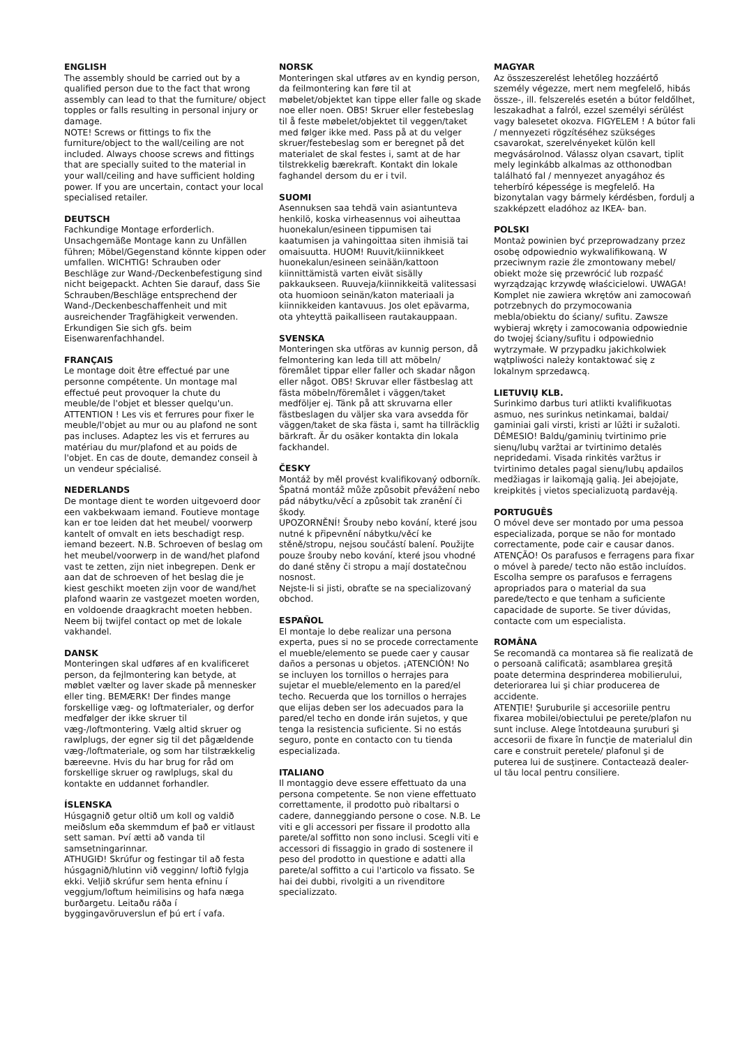ENGLISH
The assembly should be carried out by a qualified person due to the fact that wrong assembly can lead to that the furniture/ object topples or falls resulting in personal injury or damage.
NOTE! Screws or fittings to fix the furniture/object to the wall/ceiling are not included. Always choose screws and fittings that are specially suited to the material in your wall/ceiling and have sufficient holding power. If you are uncertain, contact your local specialised retailer.
DEUTSCH
Fachkundige Montage erforderlich. Unsachgemäße Montage kann zu Unfällen führen; Möbel/Gegenstand könnte kippen oder umfallen. WICHTIG! Schrauben oder Beschläge zur Wand-/Deckenbefestigung sind nicht beigepackt. Achten Sie darauf, dass Sie Schrauben/Beschläge entsprechend der Wand-/Deckenbeschaffenheit und mit ausreichender Tragfähigkeit verwenden. Erkundigen Sie sich gfs. beim Eisenwarenfachhandel.
FRANÇAIS
Le montage doit être effectué par une personne compétente. Un montage mal effectué peut provoquer la chute du meuble/de l'objet et blesser quelqu'un. ATTENTION ! Les vis et ferrures pour fixer le meuble/l'objet au mur ou au plafond ne sont pas incluses. Adaptez les vis et ferrures au matériau du mur/plafond et au poids de l'objet. En cas de doute, demandez conseil à un vendeur spécialisé.
NEDERLANDS
De montage dient te worden uitgevoerd door een vakbekwaam iemand. Foutieve montage kan er toe leiden dat het meubel/ voorwerp kantelt of omvalt en iets beschadigt resp. iemand bezeert. N.B. Schroeven of beslag om het meubel/voorwerp in de wand/het plafond vast te zetten, zijn niet inbegrepen. Denk er aan dat de schroeven of het beslag die je kiest geschikt moeten zijn voor de wand/het plafond waarin ze vastgezet moeten worden, en voldoende draagkracht moeten hebben. Neem bij twijfel contact op met de lokale vakhandel.
DANSK
Monteringen skal udføres af en kvalificeret person, da fejlmontering kan betyde, at møblet vælter og laver skade på mennesker eller ting. BEMÆRK! Der findes mange forskellige væg- og loftmaterialer, og derfor medfølger der ikke skruer til væg-/loftmontering. Vælg altid skruer og rawlplugs, der egner sig til det pågældende væg-/loftmateriale, og som har tilstrækkelig bæreevne. Hvis du har brug for råd om forskellige skruer og rawlplugs, skal du kontakte en uddannet forhandler.
ÍSLENSKA
Húsgagnið getur oltið um koll og valdið meiðslum eða skemmdum ef það er vitlaust sett saman. Því ætti að vanda til samsetningarinnar.
ATHUGIÐ! Skrúfur og festingar til að festa húsgagnið/hlutinn við vegginn/ loftið fylgja ekki. Veljið skrúfur sem henta efninu í veggjum/loftum heimilisins og hafa næga burðargetu. Leitaðu ráða í byggingavöruverslun ef þú ert í vafa.
NORSK
Monteringen skal utføres av en kyndig person, da feilmontering kan føre til at møbelet/objektet kan tippe eller falle og skade noe eller noen. OBS! Skruer eller festebeslag til å feste møbelet/objektet til veggen/taket med følger ikke med. Pass på at du velger skruer/festebeslag som er beregnet på det materialet de skal festes i, samt at de har tilstrekkelig bærekraft. Kontakt din lokale faghandel dersom du er i tvil.
SUOMI
Asennuksen saa tehdä vain asiantunteva henkilö, koska virheasennus voi aiheuttaa huonekalun/esineen tippumisen tai kaatumisen ja vahingoittaa siten ihmisiä tai omaisuutta. HUOM! Ruuvit/kiinnikkeet huonekalun/esineen seinään/kattoon kiinnittämistä varten eivät sisälly pakkaukseen. Ruuveja/kiinnikkeitä valitessasi ota huomioon seinän/katon materiaali ja kiinnikkeiden kantavuus. Jos olet epävarma, ota yhteyttä paikalliseen rautakauppaan.
SVENSKA
Monteringen ska utföras av kunnig person, då felmontering kan leda till att möbeln/ föremålet tippar eller faller och skadar någon eller något. OBS! Skruvar eller fästbeslag att fästa möbeln/föremålet i väggen/taket medföljer ej. Tänk på att skruvarna eller fästbeslagen du väljer ska vara avsedda för väggen/taket de ska fästa i, samt ha tillräcklig bärkraft. Är du osäker kontakta din lokala fackhandel.
ČESKY
Montáž by měl provést kvalifikovaný odborník. Špatná montáž může způsobit převážení nebo pád nábytku/věcí a způsobit tak zranění či škody.
UPOZORNĚNÍ! Šrouby nebo kování, které jsou nutné k připevnění nábytku/věcí ke stěně/stropu, nejsou součástí balení. Použijte pouze šrouby nebo kování, které jsou vhodné do dané stěny či stropu a mají dostatečnou nosnost.
Nejste-li si jisti, obraťte se na specializovaný obchod.
ESPAÑOL
El montaje lo debe realizar una persona experta, pues si no se procede correctamente el mueble/elemento se puede caer y causar daños a personas u objetos. ¡ATENCIÓN! No se incluyen los tornillos o herrajes para sujetar el mueble/elemento en la pared/el techo. Recuerda que los tornillos o herrajes que elijas deben ser los adecuados para la pared/el techo en donde irán sujetos, y que tenga la resistencia suficiente. Si no estás seguro, ponte en contacto con tu tienda especializada.
ITALIANO
Il montaggio deve essere effettuato da una persona competente. Se non viene effettuato correttamente, il prodotto può ribaltarsi o cadere, danneggiando persone o cose. N.B. Le viti e gli accessori per fissare il prodotto alla parete/al soffitto non sono inclusi. Scegli viti e accessori di fissaggio in grado di sostenere il peso del prodotto in questione e adatti alla parete/al soffitto a cui l'articolo va fissato. Se hai dei dubbi, rivolgiti a un rivenditore specializzato.
MAGYAR
Az összeszerelést lehetőleg hozzáértő személy végezze, mert nem megfelelő, hibás össze-, ill. felszerelés esetén a bútor feldőlhet, leszakadhat a falról, ezzel személyi sérülést vagy balesetet okozva. FIGYELEM ! A bútor fali / mennyezeti rögzítéséhez szükséges csavarokat, szerelvényeket külön kell megvásárolnod. Válassz olyan csavart, tiplit mely leginkább alkalmas az otthonodban található fal / mennyezet anyagához és teherbíró képessége is megfelelő. Ha bizonytalan vagy bármely kérdésben, fordulj a szakképzett eladóhoz az IKEA- ban.
POLSKI
Montaż powinien być przeprowadzany przez osobę odpowiednio wykwalifikowaną. W przeciwnym razie źle zmontowany mebel/ obiekt może się przewrócić lub rozpaść wyrządzając krzywdę właścicielowi. UWAGA! Komplet nie zawiera wkrętów ani zamocowań potrzebnych do przymocowania mebla/obiektu do ściany/ sufitu. Zawsze wybieraj wkręty i zamocowania odpowiednie do twojej ściany/sufitu i odpowiednio wytrzymałe. W przypadku jakichkolwiek wątpliwości należy kontaktować się z lokalnym sprzedawcą.
LIETUVIŲ KLB.
Surinkimo darbus turi atlikti kvalifikuotas asmuo, nes surinkus netinkamai, baldai/ gaminiai gali virsti, kristi ar lūžti ir sužaloti.
DĖMESIO! Baldų/gaminių tvirtinimo prie sienų/lubų varžtai ar tvirtinimo detalės nepridedami. Visada rinkitės varžtus ir tvirtinimo detales pagal sienų/lubų apdailos medžiagas ir laikomąją galią. Jei abejojate, kreipkitės į vietos specializuotą pardavėją.
PORTUGUÊS
O móvel deve ser montado por uma pessoa especializada, porque se não for montado correctamente, pode cair e causar danos. ATENÇÃO! Os parafusos e ferragens para fixar o móvel à parede/ tecto não estão incluídos. Escolha sempre os parafusos e ferragens apropriados para o material da sua parede/tecto e que tenham a suficiente capacidade de suporte. Se tiver dúvidas, contacte com um especialista.
ROMÂNA
Se recomandă ca montarea să fie realizată de o persoană calificată; asamblarea greşită poate determina desprinderea mobilierului, deteriorarea lui şi chiar producerea de accidente.
ATENŢIE! Şuruburile şi accesoriile pentru fixarea mobilei/obiectului pe perete/plafon nu sunt incluse. Alege întotdeauna şuruburi şi accesorii de fixare în funcţie de materialul din care e construit peretele/ plafonul şi de puterea lui de susţinere. Contactează dealer-ul tău local pentru consiliere.